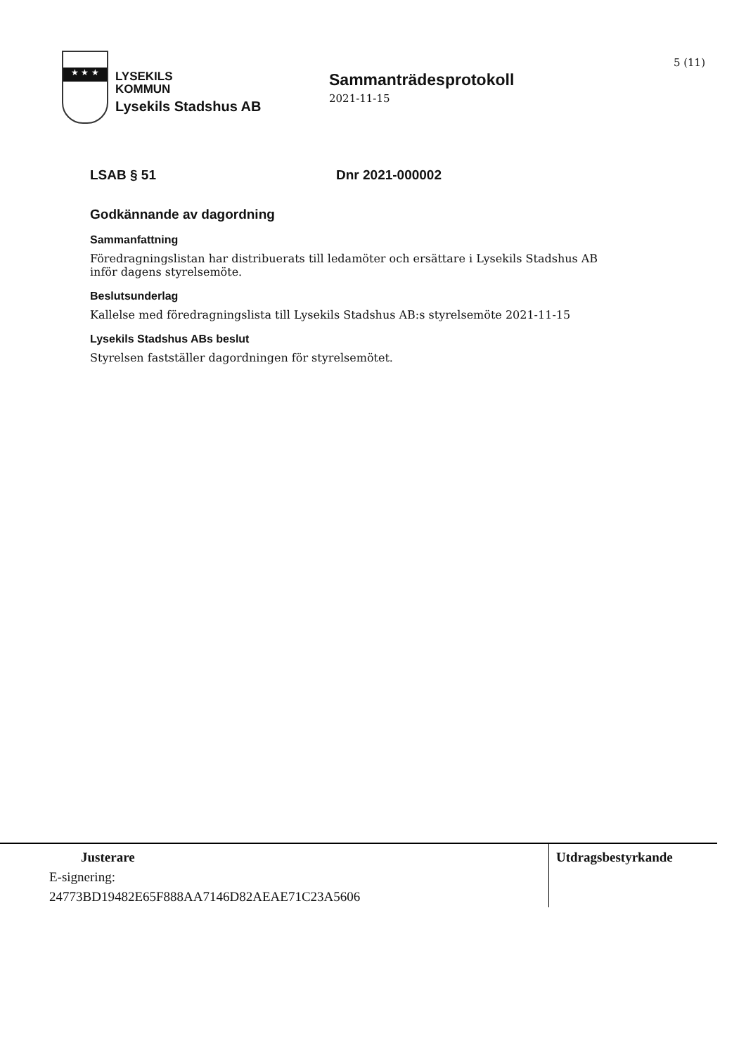5 (11)
★ ★ ★
LYSEKILS
KOMMUN
Lysekils Stadshus AB
Sammanträdesprotokoll
2021-11-15
LSAB § 51 Dnr 2021-000002
Godkännande av dagordning
Sammanfattning
Föredragningslistan har distribuerats till ledamöter och ersättare i Lysekils Stadshus AB inför dagens styrelsemöte.
Beslutsunderlag
Kallelse med föredragningslista till Lysekils Stadshus AB:s styrelsemöte 2021-11-15
Lysekils Stadshus ABs beslut
Styrelsen fastställer dagordningen för styrelsemötet.
Justerare
E-signering:
24773BD19482E65F888AA7146D82AEAE71C23A5606
Utdragsbestyrkande